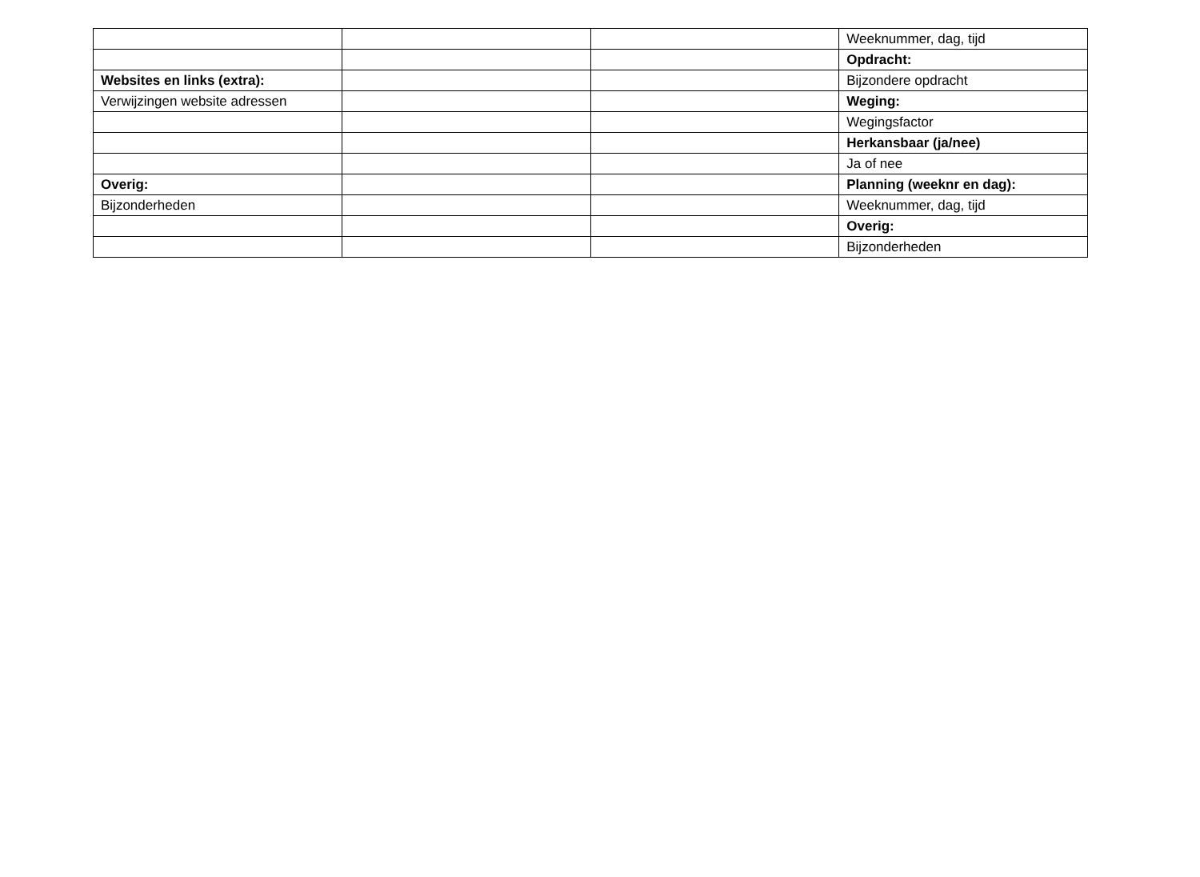| | | | Weeknummer, dag, tijd |
| | | | Opdracht: |
| Websites en links (extra): | | | Bijzondere opdracht |
| Verwijzingen website adressen | | | Weging: |
| | | | Wegingsfactor |
| | | | Herkansbaar (ja/nee) |
| | | | Ja of nee |
| Overig: | | | Planning (weeknr en dag): |
| Bijzonderheden | | | Weeknummer, dag, tijd |
| | | | Overig: |
| | | | Bijzonderheden |